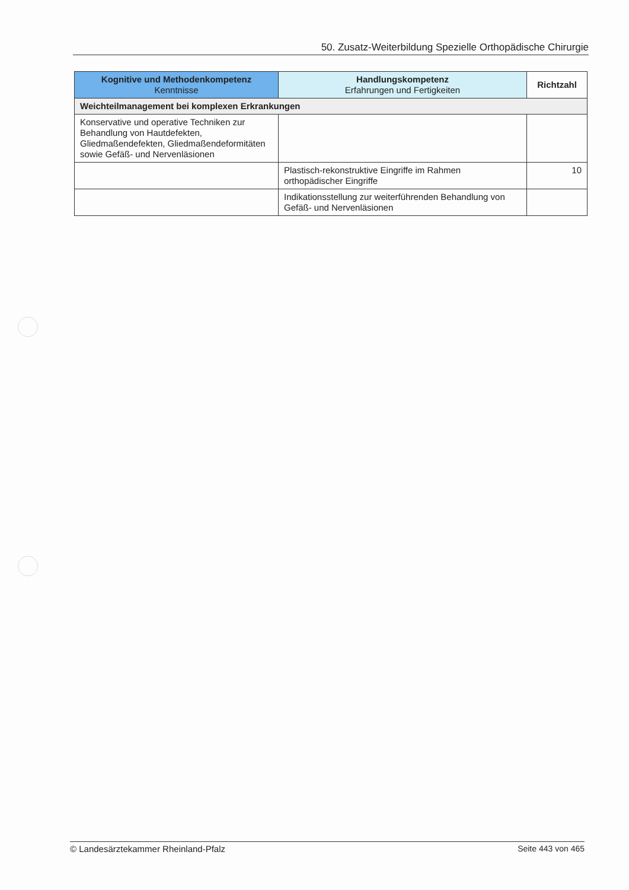50. Zusatz-Weiterbildung Spezielle Orthopädische Chirurgie
| Kognitive und Methodenkompetenz Kenntnisse | Handlungskompetenz Erfahrungen und Fertigkeiten | Richtzahl |
| --- | --- | --- |
| Weichteilmanagement bei komplexen Erkrankungen | | |
| Konservative und operative Techniken zur Behandlung von Hautdefekten, Gliedmaßendefekten, Gliedmaßendeformitäten sowie Gefäß- und Nervenläsionen | | |
| | Plastisch-rekonstruktive Eingriffe im Rahmen orthopädischer Eingriffe | 10 |
| | Indikationsstellung zur weiterführenden Behandlung von Gefäß- und Nervenläsionen | |
© Landesärztekammer Rheinland-Pfalz Seite 443 von 465